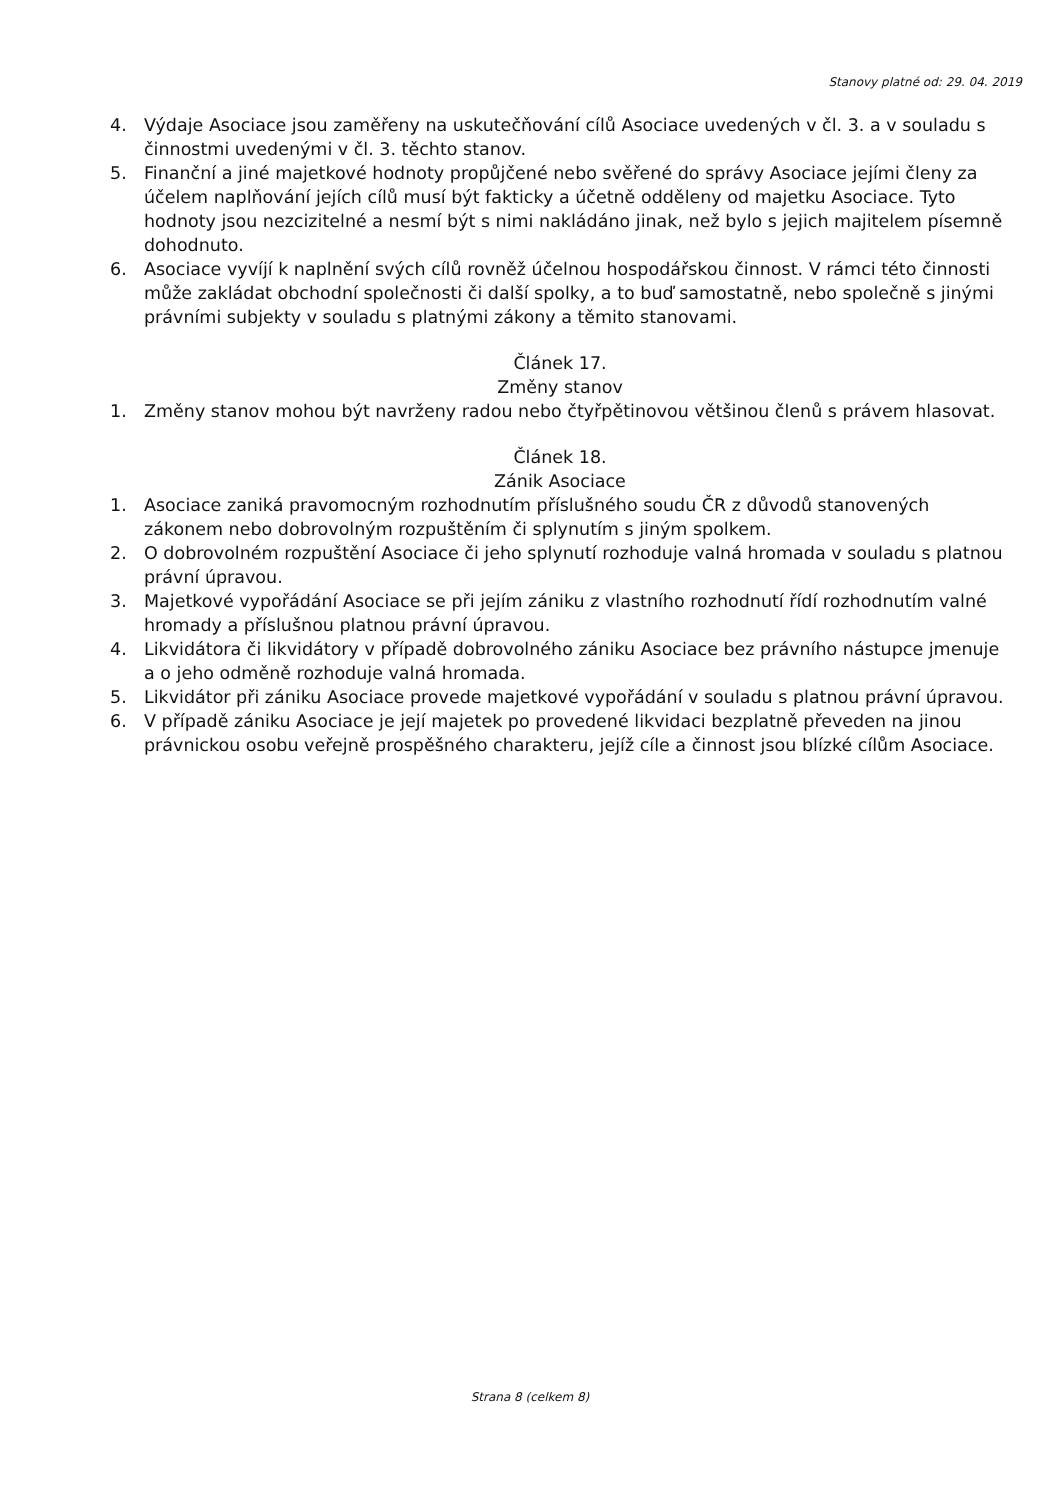Stanovy platné od: 29. 04. 2019
4. Výdaje Asociace jsou zaměřeny na uskutečňování cílů Asociace uvedených v čl. 3. a v souladu s činnostmi uvedenými v čl. 3. těchto stanov.
5. Finanční a jiné majetkové hodnoty propůjčené nebo svěřené do správy Asociace jejími členy za účelem naplňování jejích cílů musí být fakticky a účetně odděleny od majetku Asociace. Tyto hodnoty jsou nezcizitelné a nesmí být s nimi nakládáno jinak, než bylo s jejich majitelem písemně dohodnuto.
6. Asociace vyvíjí k naplnění svých cílů rovněž účelnou hospodářskou činnost. V rámci této činnosti může zakládat obchodní společnosti či další spolky, a to buď samostatně, nebo společně s jinými právními subjekty v souladu s platnými zákony a těmito stanovami.
Článek 17.
Změny stanov
1. Změny stanov mohou být navrženy radou nebo čtyřpětinovou většinou členů s právem hlasovat.
Článek 18.
Zánik Asociace
1. Asociace zaniká pravomocným rozhodnutím příslušného soudu ČR z důvodů stanovených zákonem nebo dobrovolným rozpuštěním či splynutím s jiným spolkem.
2. O dobrovolném rozpuštění Asociace či jeho splynutí rozhoduje valná hromada v souladu s platnou právní úpravou.
3. Majetkové vypořádání Asociace se při jejím zániku z vlastního rozhodnutí řídí rozhodnutím valné hromady a příslušnou platnou právní úpravou.
4. Likvidátora či likvidátory v případě dobrovolného zániku Asociace bez právního nástupce jmenuje a o jeho odměně rozhoduje valná hromada.
5. Likvidátor při zániku Asociace provede majetkové vypořádání v souladu s platnou právní úpravou.
6. V případě zániku Asociace je její majetek po provedené likvidaci bezplatně převeden na jinou právnickou osobu veřejně prospěšného charakteru, jejíž cíle a činnost jsou blízké cílům Asociace.
Strana 8 (celkem 8)